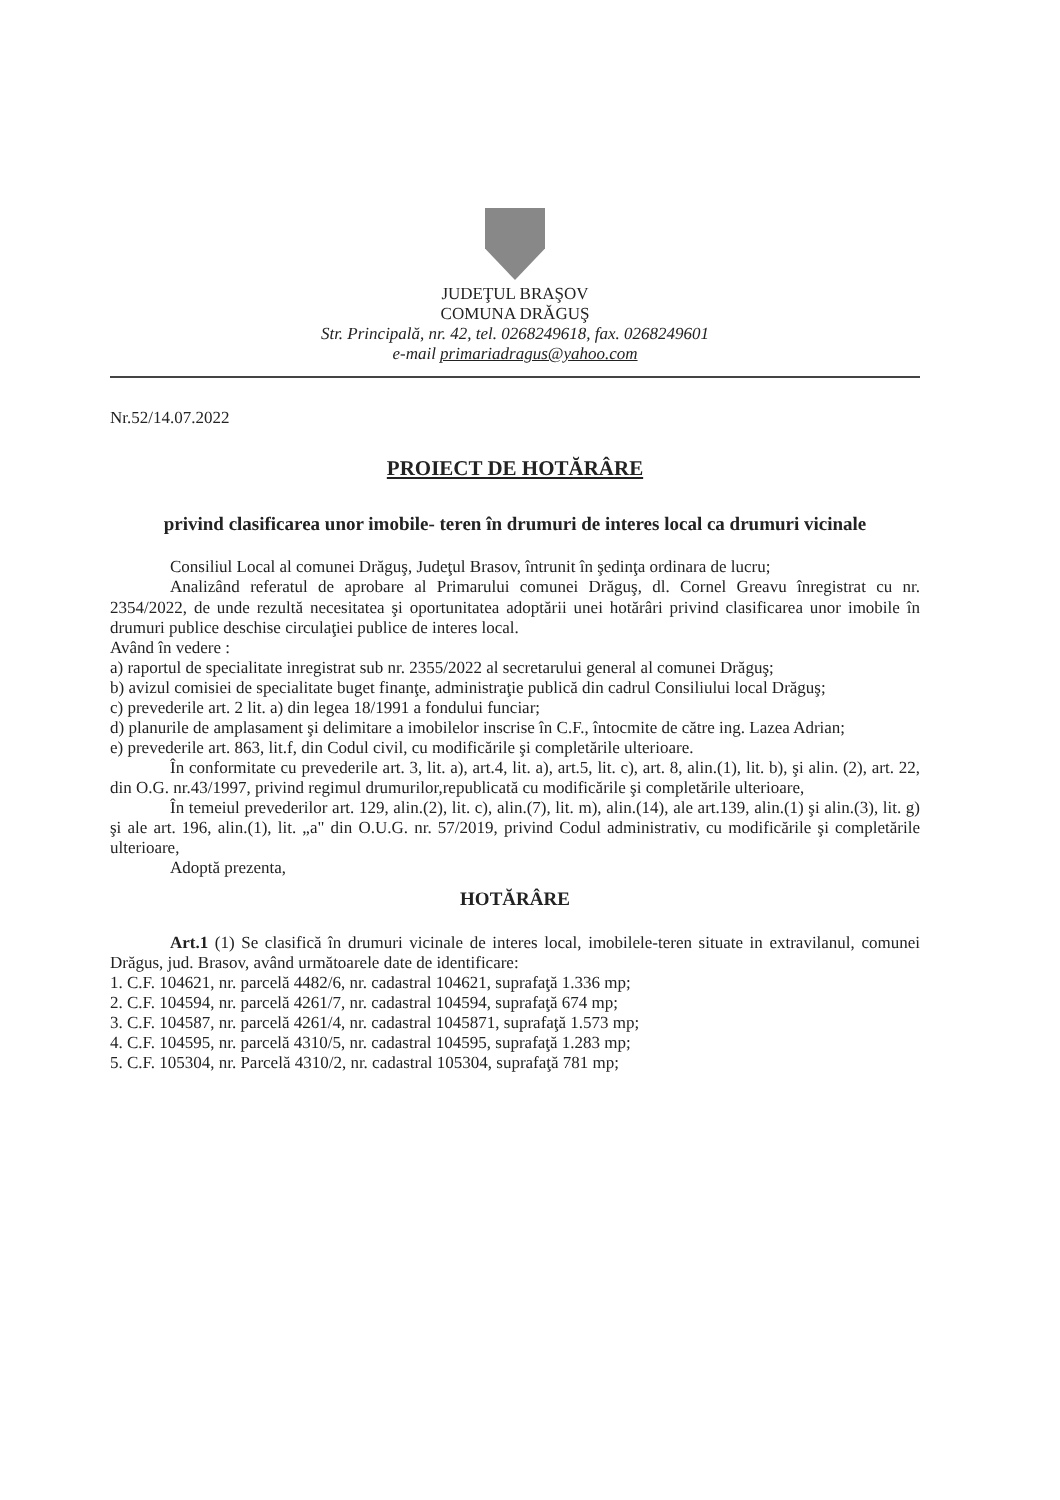JUDEŢUL BRAŞOV
COMUNA DRĂGUŞ
Str. Principală, nr. 42, tel. 0268249618, fax. 0268249601
e-mail primariadragus@yahoo.com
Nr.52/14.07.2022
PROIECT DE HOTĂRÂRE
privind clasificarea unor imobile- teren în drumuri de interes local ca drumuri vicinale
Consiliul Local al comunei Drăguş, Judeţul Brasov, întrunit în şedinţa ordinara de lucru;
Analizând referatul de aprobare al Primarului comunei Drăguş, dl. Cornel Greavu înregistrat cu nr. 2354/2022, de unde rezultă necesitatea şi oportunitatea adoptării unei hotărâri privind clasificarea unor imobile în drumuri publice deschise circulaţiei publice de interes local.
Având în vedere :
a) raportul de specialitate inregistrat sub nr. 2355/2022 al secretarului general al comunei Drăguş;
b) avizul comisiei de specialitate buget finanţe, administraţie publică din cadrul Consiliului local Drăguş;
c) prevederile art. 2 lit. a) din legea 18/1991 a fondului funciar;
d) planurile de amplasament şi delimitare a imobilelor inscrise în C.F., întocmite de către ing. Lazea Adrian;
e) prevederile art. 863, lit.f, din Codul civil, cu modificările şi completările ulterioare.
În conformitate cu prevederile art. 3, lit. a), art.4, lit. a), art.5, lit. c), art. 8, alin.(1), lit. b), şi alin. (2), art. 22, din O.G. nr.43/1997, privind regimul drumurilor,republicată cu modificările şi completările ulterioare,
În temeiul prevederilor art. 129, alin.(2), lit. c), alin.(7), lit. m), alin.(14), ale art.139, alin.(1) şi alin.(3), lit. g) şi ale art. 196, alin.(1), lit. „a" din O.U.G. nr. 57/2019, privind Codul administrativ, cu modificările şi completările ulterioare,
Adoptă prezenta,
HOTĂRÂRE
Art.1 (1) Se clasifică în drumuri vicinale de interes local, imobilele-teren situate in extravilanul, comunei Drăgus, jud. Brasov, având următoarele date de identificare:
1. C.F. 104621, nr. parcelă 4482/6, nr. cadastral 104621, suprafaţă 1.336 mp;
2. C.F. 104594, nr. parcelă 4261/7, nr. cadastral 104594, suprafaţă 674 mp;
3. C.F. 104587, nr. parcelă 4261/4, nr. cadastral 1045871, suprafaţă 1.573 mp;
4. C.F. 104595, nr. parcelă 4310/5, nr. cadastral 104595, suprafaţă 1.283 mp;
5. C.F. 105304, nr. Parcelă 4310/2, nr. cadastral 105304, suprafaţă 781 mp;